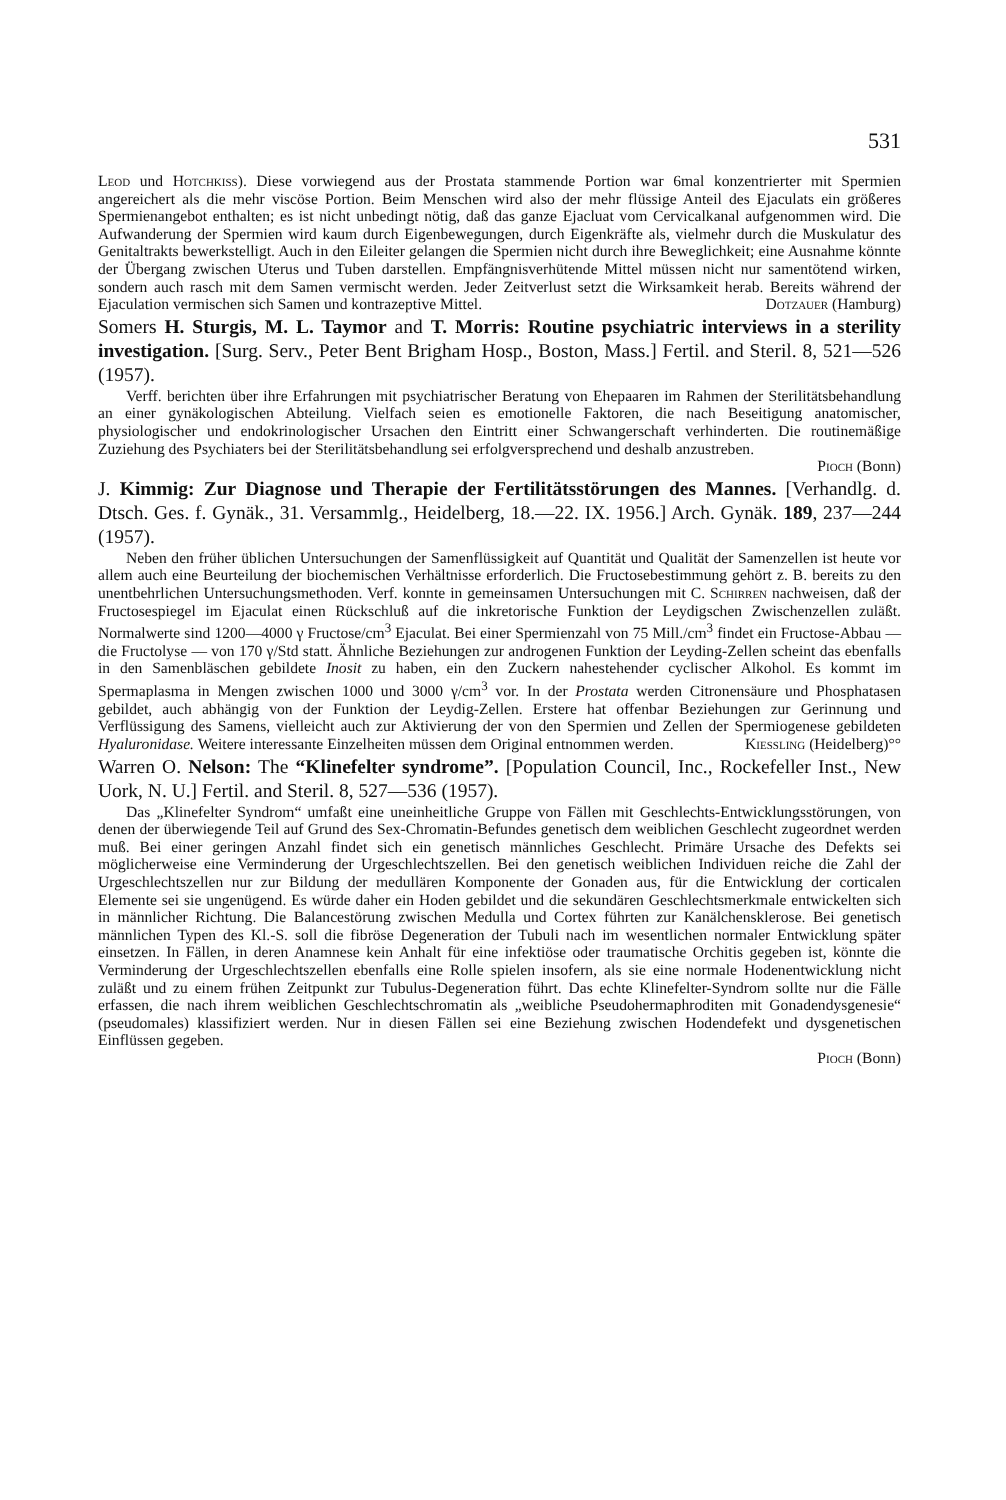531
Leod und Hotchkiss). Diese vorwiegend aus der Prostata stammende Portion war 6mal konzentrierter mit Spermien angereichert als die mehr viscöse Portion. Beim Menschen wird also der mehr flüssige Anteil des Ejaculats ein größeres Spermienangebot enthalten; es ist nicht unbedingt nötig, daß das ganze Ejacluat vom Cervicalkanal aufgenommen wird. Die Aufwanderung der Spermien wird kaum durch Eigenbewegungen, durch Eigenkräfte als, vielmehr durch die Muskulatur des Genitaltrakts bewerkstelligt. Auch in den Eileiter gelangen die Spermien nicht durch ihre Beweglichkeit; eine Ausnahme könnte der Übergang zwischen Uterus und Tuben darstellen. Empfängnisverhütende Mittel müssen nicht nur samentötend wirken, sondern auch rasch mit dem Samen vermischt werden. Jeder Zeitverlust setzt die Wirksamkeit herab. Bereits während der Ejaculation vermischen sich Samen und kontrazeptive Mittel. Dotzauer (Hamburg)
Somers H. Sturgis, M. L. Taymor and T. Morris: Routine psychiatric interviews in a sterility investigation. [Surg. Serv., Peter Bent Brigham Hosp., Boston, Mass.] Fertil. and Steril. 8, 521—526 (1957).
Verff. berichten über ihre Erfahrungen mit psychiatrischer Beratung von Ehepaaren im Rahmen der Sterilitätsbehandlung an einer gynäkologischen Abteilung. Vielfach seien es emotionelle Faktoren, die nach Beseitigung anatomischer, physiologischer und endokrinologischer Ursachen den Eintritt einer Schwangerschaft verhinderten. Die routinemäßige Zuziehung des Psychiaters bei der Sterilitätsbehandlung sei erfolgversprechend und deshalb anzustreben.
Pioch (Bonn)
J. Kimmig: Zur Diagnose und Therapie der Fertilitätsstörungen des Mannes. [Verhandlg. d. Dtsch. Ges. f. Gynäk., 31. Versammlg., Heidelberg, 18.—22. IX. 1956.] Arch. Gynäk. 189, 237—244 (1957).
Neben den früher üblichen Untersuchungen der Samenflüssigkeit auf Quantität und Qualität der Samenzellen ist heute vor allem auch eine Beurteilung der biochemischen Verhältnisse erforderlich. Die Fructosebestimmung gehört z. B. bereits zu den unentbehrlichen Untersuchungsmethoden. Verf. konnte in gemeinsamen Untersuchungen mit C. Schirren nachweisen, daß der Fructosespiegel im Ejaculat einen Rückschluß auf die inkretorische Funktion der Leydigschen Zwischenzellen zuläßt. Normalwerte sind 1200—4000 γ Fructose/cm<sup>3</sup> Ejaculat. Bei einer Spermienzahl von 75 Mill./cm<sup>3</sup> findet ein Fructose-Abbau — die Fructolyse — von 170 γ/Std statt. Ähnliche Beziehungen zur androgenen Funktion der Leyding-Zellen scheint das ebenfalls in den Samenbläschen gebildete Inosit zu haben, ein den Zuckern nahestehender cyclischer Alkohol. Es kommt im Spermaplasma in Mengen zwischen 1000 und 3000 γ/cm<sup>3</sup> vor. In der Prostata werden Citronensäure und Phosphatasen gebildet, auch abhängig von der Funktion der Leydig-Zellen. Erstere hat offenbar Beziehungen zur Gerinnung und Verflüssigung des Samens, vielleicht auch zur Aktivierung der von den Spermien und Zellen der Spermiogenese gebildeten Hyaluronidase. Weitere interessante Einzelheiten müssen dem Original entnommen werden. Kiessling (Heidelberg)°°
Warren O. Nelson: The “Klinefelter syndrome”. [Population Council, Inc., Rockefeller Inst., New Uork, N. U.] Fertil. and Steril. 8, 527—536 (1957).
Das „Klinefelter Syndrom“ umfaßt eine uneinheitliche Gruppe von Fällen mit Geschlechts-Entwicklungsstörungen, von denen der überwiegende Teil auf Grund des Sex-Chromatin-Befundes genetisch dem weiblichen Geschlecht zugeordnet werden muß. Bei einer geringen Anzahl findet sich ein genetisch männliches Geschlecht. Primäre Ursache des Defekts sei möglicherweise eine Verminderung der Urgeschlechtszellen. Bei den genetisch weiblichen Individuen reiche die Zahl der Urgeschlechtszellen nur zur Bildung der medullären Komponente der Gonaden aus, für die Entwicklung der corticalen Elemente sei sie ungenügend. Es würde daher ein Hoden gebildet und die sekundären Geschlechtsmerkmale entwickelten sich in männlicher Richtung. Die Balancestörung zwischen Medulla und Cortex führten zur Kanälchensklerose. Bei genetisch männlichen Typen des Kl.-S. soll die fibröse Degeneration der Tubuli nach im wesentlichen normaler Entwicklung später einsetzen. In Fällen, in deren Anamnese kein Anhalt für eine infektiöse oder traumatische Orchitis gegeben ist, könnte die Verminderung der Urgeschlechtszellen ebenfalls eine Rolle spielen insofern, als sie eine normale Hodenentwicklung nicht zuläßt und zu einem frühen Zeitpunkt zur Tubulus-Degeneration führt. Das echte Klinefelter-Syndrom sollte nur die Fälle erfassen, die nach ihrem weiblichen Geschlechtschromatin als „weibliche Pseudohermaphroditen mit Gonadendysgenesie“ (pseudomales) klassifiziert werden. Nur in diesen Fällen sei eine Beziehung zwischen Hodendefekt und dysgenetischen Einflüssen gegeben.
Pioch (Bonn)